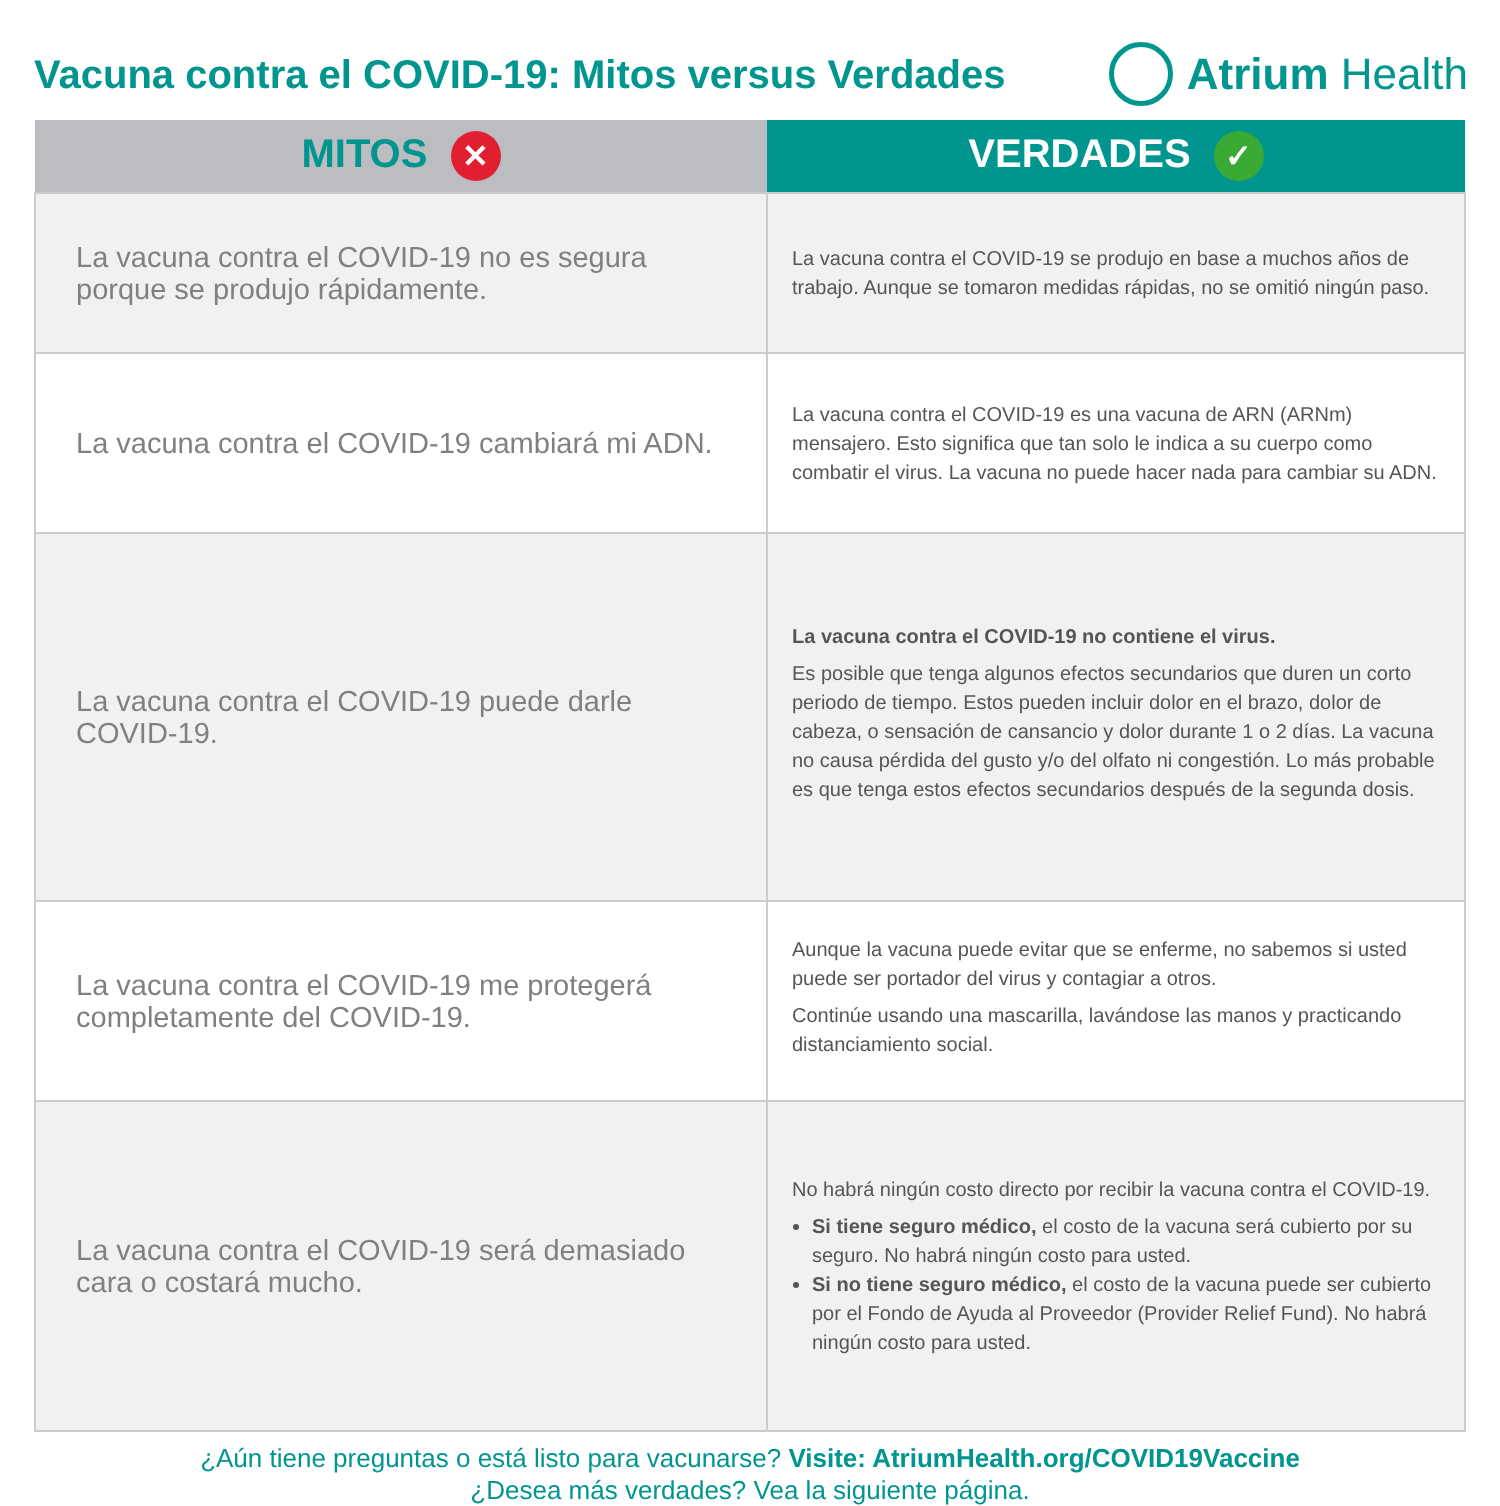Vacuna contra el COVID-19: Mitos versus Verdades
Atrium Health
| MITOS ✕ | VERDADES ✓ |
| --- | --- |
| La vacuna contra el COVID-19 no es segura porque se produjo rápidamente. | La vacuna contra el COVID-19 se produjo en base a muchos años de trabajo. Aunque se tomaron medidas rápidas, no se omitió ningún paso. |
| La vacuna contra el COVID-19 cambiará mi ADN. | La vacuna contra el COVID-19 es una vacuna de ARN (ARNm) mensajero. Esto significa que tan solo le indica a su cuerpo como combatir el virus. La vacuna no puede hacer nada para cambiar su ADN. |
| La vacuna contra el COVID-19 puede darle COVID-19. | La vacuna contra el COVID-19 no contiene el virus. Es posible que tenga algunos efectos secundarios que duren un corto periodo de tiempo. Estos pueden incluir dolor en el brazo, dolor de cabeza, o sensación de cansancio y dolor durante 1 o 2 días. La vacuna no causa pérdida del gusto y/o del olfato ni congestión. Lo más probable es que tenga estos efectos secundarios después de la segunda dosis. |
| La vacuna contra el COVID-19 me protegerá completamente del COVID-19. | Aunque la vacuna puede evitar que se enferme, no sabemos si usted puede ser portador del virus y contagiar a otros. Continúe usando una mascarilla, lavándose las manos y practicando distanciamiento social. |
| La vacuna contra el COVID-19 será demasiado cara o costará mucho. | No habrá ningún costo directo por recibir la vacuna contra el COVID-19. Si tiene seguro médico, el costo de la vacuna será cubierto por su seguro. No habrá ningún costo para usted. Si no tiene seguro médico, el costo de la vacuna puede ser cubierto por el Fondo de Ayuda al Proveedor (Provider Relief Fund). No habrá ningún costo para usted. |
¿Aún tiene preguntas o está listo para vacunarse? Visite: AtriumHealth.org/COVID19Vaccine
¿Desea más verdades? Vea la siguiente página.